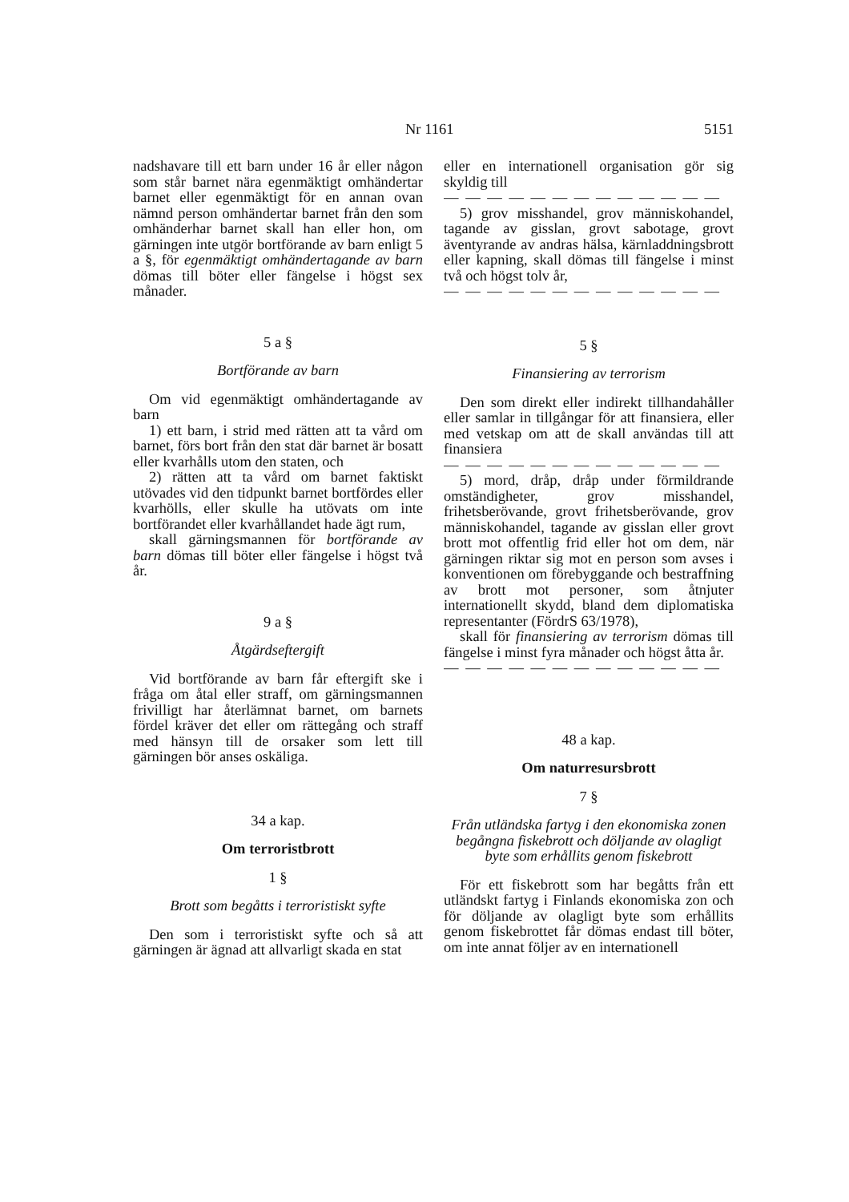Nr 1161 5151
nadshavare till ett barn under 16 år eller någon som står barnet nära egenmäktigt omhändertar barnet eller egenmäktigt för en annan ovan nämnd person omhändertar barnet från den som omhänderhar barnet skall han eller hon, om gärningen inte utgör bortförande av barn enligt 5 a §, för egenmäktigt omhändertagande av barn dömas till böter eller fängelse i högst sex månader.
5 a §
Bortförande av barn
Om vid egenmäktigt omhändertagande av barn
1) ett barn, i strid med rätten att ta vård om barnet, förs bort från den stat där barnet är bosatt eller kvarhålls utom den staten, och
2) rätten att ta vård om barnet faktiskt utövades vid den tidpunkt barnet bortfördes eller kvarhölls, eller skulle ha utövats om inte bortförandet eller kvarhållandet hade ägt rum,
skall gärningsmannen för bortförande av barn dömas till böter eller fängelse i högst två år.
9 a §
Åtgärdseftergift
Vid bortförande av barn får eftergift ske i fråga om åtal eller straff, om gärningsmannen frivilligt har återlämnat barnet, om barnets fördel kräver det eller om rättegång och straff med hänsyn till de orsaker som lett till gärningen bör anses oskäliga.
34 a kap.
Om terroristbrott
1 §
Brott som begåtts i terroristiskt syfte
Den som i terroristiskt syfte och så att gärningen är ägnad att allvarligt skada en stat
eller en internationell organisation gör sig skyldig till
— — — — — — — — — — — — —
5) grov misshandel, grov människohandel, tagande av gisslan, grovt sabotage, grovt äventyrande av andras hälsa, kärnladdningsbrott eller kapning, skall dömas till fängelse i minst två och högst tolv år,
— — — — — — — — — — — — —
5 §
Finansiering av terrorism
Den som direkt eller indirekt tillhandahåller eller samlar in tillgångar för att finansiera, eller med vetskap om att de skall användas till att finansiera
— — — — — — — — — — — — —
5) mord, dråp, dråp under förmildrande omständigheter, grov misshandel, frihetsberövande, grovt frihetsberövande, grov människohandel, tagande av gisslan eller grovt brott mot offentlig frid eller hot om dem, när gärningen riktar sig mot en person som avses i konventionen om förebyggande och bestraffning av brott mot personer, som åtnjuter internationellt skydd, bland dem diplomatiska representanter (FördrS 63/1978),
skall för finansiering av terrorism dömas till fängelse i minst fyra månader och högst åtta år.
— — — — — — — — — — — — —
48 a kap.
Om naturresursbrott
7 §
Från utländska fartyg i den ekonomiska zonen begångna fiskebrott och döljande av olagligt byte som erhållits genom fiskebrott
För ett fiskebrott som har begåtts från ett utländskt fartyg i Finlands ekonomiska zon och för döljande av olagligt byte som erhållits genom fiskebrottet får dömas endast till böter, om inte annat följer av en internationell